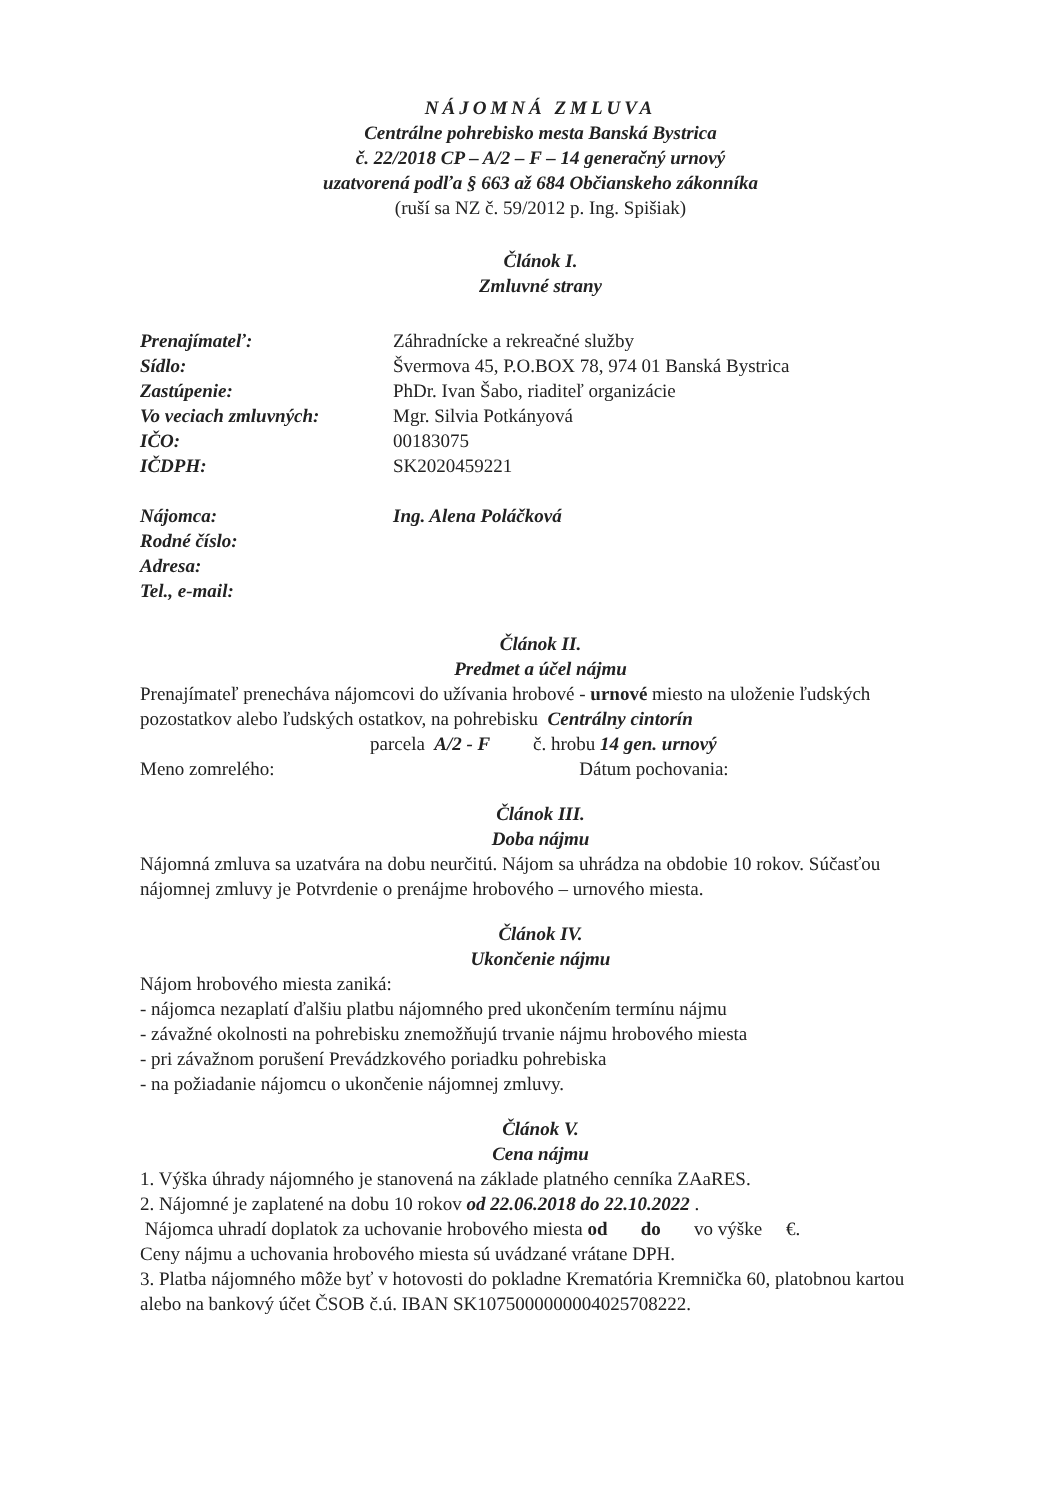NÁJOMNÁ ZMLUVA
Centrálne pohrebisko mesta Banská Bystrica
č. 22/2018 CP – A/2 – F – 14 generačný urnový
uzatvorená podľa § 663 až 684 Občianskeho zákonníka
(ruší sa NZ č. 59/2012 p. Ing. Spišiak)
Článok I.
Zmluvné strany
Prenajímateľ: Záhradnícke a rekreačné služby
Sídlo: Švermova 45, P.O.BOX 78, 974 01 Banská Bystrica
Zastúpenie: PhDr. Ivan Šabo, riaditeľ organizácie
Vo veciach zmluvných: Mgr. Silvia Potkányová
IČO: 00183075
IČDPH: SK2020459221
Nájomca: Ing. Alena Poláčková
Rodné číslo:
Adresa:
Tel., e-mail:
Článok II.
Predmet a účel nájmu
Prenajímateľ prenecháva nájomcovi do užívania hrobové - urnové miesto na uloženie ľudských pozostatkov alebo ľudských ostatkov, na pohrebisku Centrálny cintorín
parcela A/2 - F č. hrobu 14 gen. urnový
Meno zomrelého: Dátum pochovania:
Článok III.
Doba nájmu
Nájomná zmluva sa uzatvára na dobu neurčitú. Nájom sa uhrádza na obdobie 10 rokov. Súčasťou nájomnej zmluvy je Potvrdenie o prenájme hrobového – urnového miesta.
Článok IV.
Ukončenie nájmu
Nájom hrobového miesta zaniká:
- nájomca nezaplatí ďalšiu platbu nájomného pred ukončením termínu nájmu
- závažné okolnosti na pohrebisku znemožňujú trvanie nájmu hrobového miesta
- pri závažnom porušení Prevádzkového poriadku pohrebiska
- na požiadanie nájomcu o ukončenie nájomnej zmluvy.
Článok V.
Cena nájmu
1. Výška úhrady nájomného je stanovená na základe platného cenníka ZAaRES.
2. Nájomné je zaplatené na dobu 10 rokov od 22.06.2018 do 22.10.2022 .
Nájomca uhradí doplatok za uchovanie hrobového miesta od do vo výške €.
Ceny nájmu a uchovania hrobového miesta sú uvádzané vrátane DPH.
3. Platba nájomného môže byť v hotovosti do pokladne Krematória Kremnička 60, platobnou kartou alebo na bankový účet ČSOB č.ú. IBAN SK1075000000004025708222.